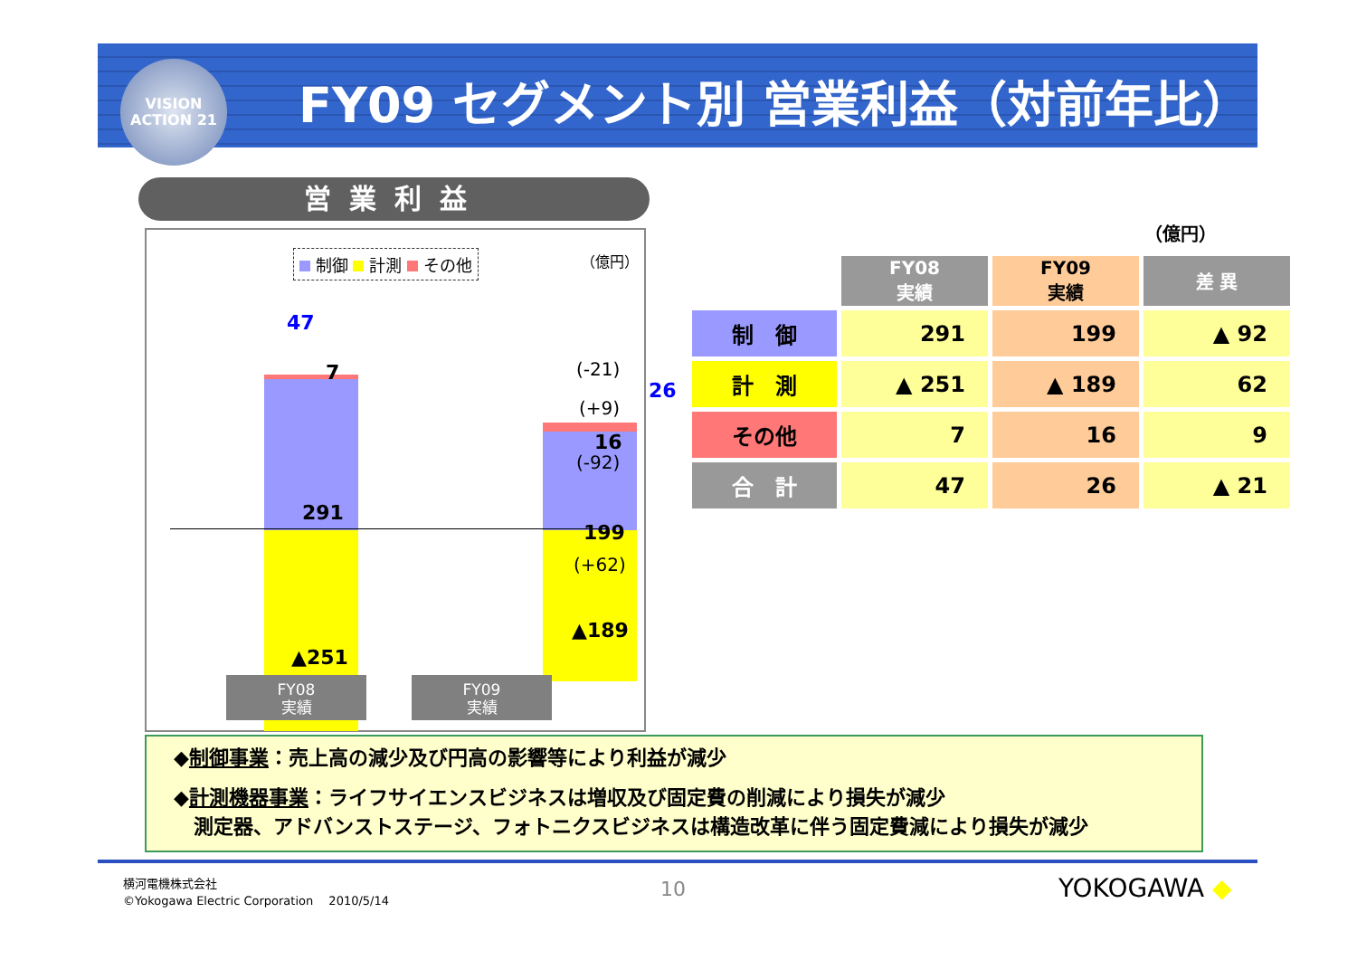VISION
ACTION 21
FY09 セグメント別 営業利益（対前年比）
営業利益
制御 計測 その他 （億円）
47
26
7
291
▲251
16
199
▲189
(-21)
(+9)
(-92)
(+62)
FY08
実績
FY09
実績
（億円）
| | FY08 実績 | FY09 実績 | 差 異 |
| --- | --- | --- | --- |
| 制 御 | 291 | 199 | ▲ 92 |
| 計 測 | ▲ 251 | ▲ 189 | 62 |
| その他 | 7 | 16 | 9 |
| 合 計 | 47 | 26 | ▲ 21 |
◆制御事業：売上高の減少及び円高の影響等により利益が減少
◆計測機器事業：ライフサイエンスビジネスは増収及び固定費の削減により損失が減少
　測定器、アドバンストステージ、フォトニクスビジネスは構造改革に伴う固定費減により損失が減少
横河電機株式会社
©Yokogawa Electric Corporation　 2010/5/14
10 YOKOGAWA ◆